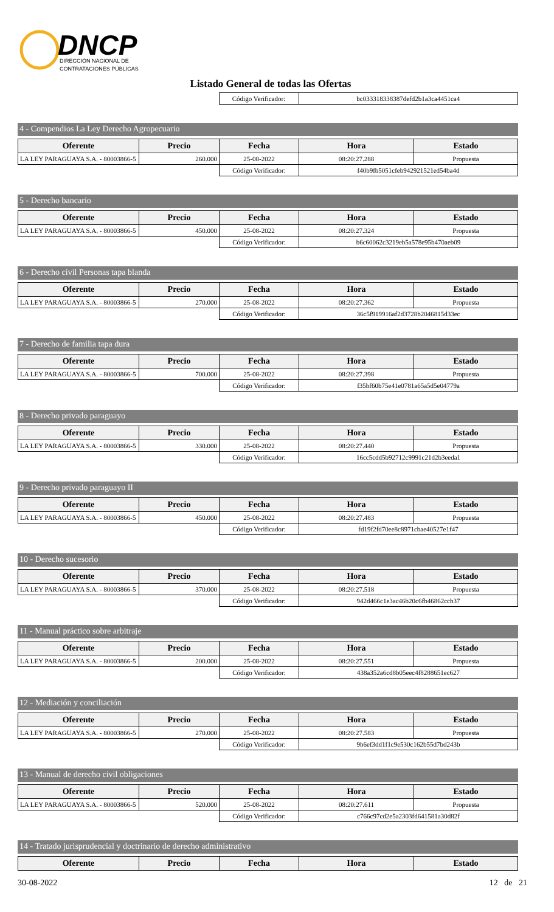DNCP
DIRECCIÓN NACIONAL DE
CONTRATACIONES PÚBLICAS
Listado General de todas las Ofertas
| | | Código Verificador: | bc033318338387defd2b1a3ca4451ca4 |
4 - Compendios La Ley Derecho Agropecuario
| Oferente | Precio | Fecha | Hora | Estado |
| --- | --- | --- | --- | --- |
| LA LEY PARAGUAYA S.A. - 80003866-5 | 260.000 | 25-08-2022 | 08:20:27.288 | Propuesta |
| | | Código Verificador: | f40b9fb5051cfeb942921521ed54ba4d | |
5 - Derecho bancario
| Oferente | Precio | Fecha | Hora | Estado |
| --- | --- | --- | --- | --- |
| LA LEY PARAGUAYA S.A. - 80003866-5 | 450.000 | 25-08-2022 | 08:20:27.324 | Propuesta |
| | | Código Verificador: | b6c60062c3219eb5a578e95b470aeb09 | |
6 - Derecho civil Personas tapa blanda
| Oferente | Precio | Fecha | Hora | Estado |
| --- | --- | --- | --- | --- |
| LA LEY PARAGUAYA S.A. - 80003866-5 | 270.000 | 25-08-2022 | 08:20:27.362 | Propuesta |
| | | Código Verificador: | 36c5f919916af2d3728b2046815d33ec | |
7 - Derecho de familia tapa dura
| Oferente | Precio | Fecha | Hora | Estado |
| --- | --- | --- | --- | --- |
| LA LEY PARAGUAYA S.A. - 80003866-5 | 700.000 | 25-08-2022 | 08:20:27.398 | Propuesta |
| | | Código Verificador: | f35bf60b75e41e0781a65a5d5e04779a | |
8 - Derecho privado paraguayo
| Oferente | Precio | Fecha | Hora | Estado |
| --- | --- | --- | --- | --- |
| LA LEY PARAGUAYA S.A. - 80003866-5 | 330.000 | 25-08-2022 | 08:20:27.440 | Propuesta |
| | | Código Verificador: | 16cc5cdd5b92712c9991c21d2b3eeda1 | |
9 - Derecho privado paraguayo II
| Oferente | Precio | Fecha | Hora | Estado |
| --- | --- | --- | --- | --- |
| LA LEY PARAGUAYA S.A. - 80003866-5 | 450.000 | 25-08-2022 | 08:20:27.483 | Propuesta |
| | | Código Verificador: | fd19f2fd70ee8c8971cbae40527e1f47 | |
10 - Derecho sucesorio
| Oferente | Precio | Fecha | Hora | Estado |
| --- | --- | --- | --- | --- |
| LA LEY PARAGUAYA S.A. - 80003866-5 | 370.000 | 25-08-2022 | 08:20:27.518 | Propuesta |
| | | Código Verificador: | 942d466c1e3ac46b20c6fb46862ccb37 | |
11 - Manual práctico sobre arbitraje
| Oferente | Precio | Fecha | Hora | Estado |
| --- | --- | --- | --- | --- |
| LA LEY PARAGUAYA S.A. - 80003866-5 | 200.000 | 25-08-2022 | 08:20:27.551 | Propuesta |
| | | Código Verificador: | 438a352a6cd8b05eec4f8288651ec627 | |
12 - Mediación y conciliación
| Oferente | Precio | Fecha | Hora | Estado |
| --- | --- | --- | --- | --- |
| LA LEY PARAGUAYA S.A. - 80003866-5 | 270.000 | 25-08-2022 | 08:20:27.583 | Propuesta |
| | | Código Verificador: | 9b6ef3dd1f1c9e530c162b55d7bd243b | |
13 - Manual de derecho civil obligaciones
| Oferente | Precio | Fecha | Hora | Estado |
| --- | --- | --- | --- | --- |
| LA LEY PARAGUAYA S.A. - 80003866-5 | 520.000 | 25-08-2022 | 08:20:27.611 | Propuesta |
| | | Código Verificador: | c766c97cd2e5a2303fd641581a30d82f | |
14 - Tratado jurisprudencial y doctrinario de derecho administrativo
| Oferente | Precio | Fecha | Hora | Estado |
| --- | --- | --- | --- | --- |
30-08-2022 12 de 21